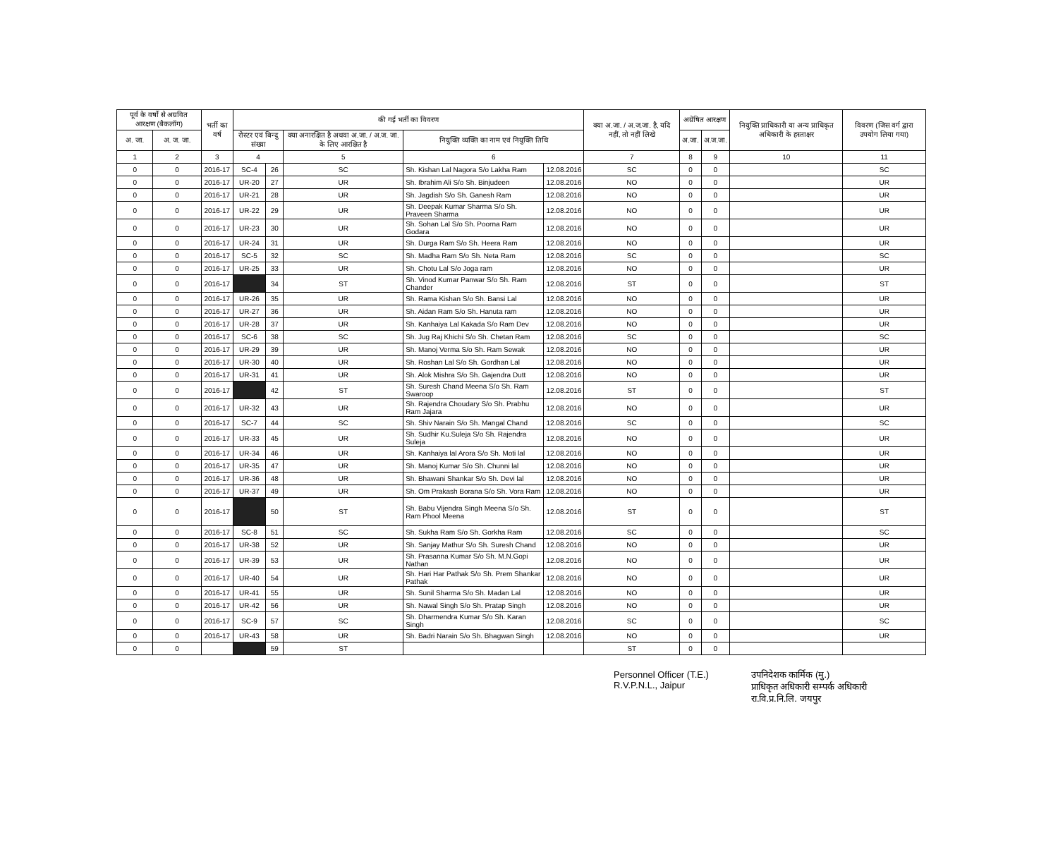| पूर्व के वर्षो से अग्रवित आरक्षण (बैकलॉग) | | भर्ती का वर्ष | की गई भर्ती का विवरण | | | | | क्या अ.जा. / अ.ज.जा. है, यदि नहीं, तो नहीं लिखे | अग्रेषित आरक्षण | | नियुक्ति प्राधिकारी या अन्य प्राधिकृत अधिकारी के हस्ताक्षर | विवरण (जिस वर्ग द्वारा उपयोग लिया गया) |
| --- | --- | --- | --- | --- | --- | --- | --- | --- | --- | --- | --- | --- |
| अ. जा. | अ. ज. जा. | | रोस्टर एवं बिन्दु संख्या | | क्या अनारक्षित है अथवा अ.जा. / अ.ज. जा. के लिए आरक्षित है | नियुक्ति व्यक्ति का नाम एवं नियुक्ति तिथि | | | अ.जा. | अ.ज.जा. | | |
| 1 | 2 | 3 | 4 | | 5 | 6 | | 7 | 8 | 9 | 10 | 11 |
| 0 | 0 | 2016-17 | SC-4 | 26 | SC | Sh. Kishan Lal Nagora S/o Lakha Ram | 12.08.2016 | SC | 0 | 0 | | SC |
| 0 | 0 | 2016-17 | UR-20 | 27 | UR | Sh. Ibrahim Ali S/o Sh. Binjudeen | 12.08.2016 | NO | 0 | 0 | | UR |
| 0 | 0 | 2016-17 | UR-21 | 28 | UR | Sh. Jagdish S/o Sh. Ganesh Ram | 12.08.2016 | NO | 0 | 0 | | UR |
| 0 | 0 | 2016-17 | UR-22 | 29 | UR | Sh. Deepak Kumar Sharma S/o Sh. Praveen Sharma | 12.08.2016 | NO | 0 | 0 | | UR |
| 0 | 0 | 2016-17 | UR-23 | 30 | UR | Sh. Sohan Lal S/o Sh. Poorna Ram Godara | 12.08.2016 | NO | 0 | 0 | | UR |
| 0 | 0 | 2016-17 | UR-24 | 31 | UR | Sh. Durga Ram S/o Sh. Heera Ram | 12.08.2016 | NO | 0 | 0 | | UR |
| 0 | 0 | 2016-17 | SC-5 | 32 | SC | Sh. Madha Ram S/o Sh. Neta Ram | 12.08.2016 | SC | 0 | 0 | | SC |
| 0 | 0 | 2016-17 | UR-25 | 33 | UR | Sh. Chotu Lal S/o Joga ram | 12.08.2016 | NO | 0 | 0 | | UR |
| 0 | 0 | 2016-17 | | 34 | ST | Sh. Vinod Kumar Panwar S/o Sh. Ram Chander | 12.08.2016 | ST | 0 | 0 | | ST |
| 0 | 0 | 2016-17 | UR-26 | 35 | UR | Sh. Rama Kishan S/o Sh. Bansi Lal | 12.08.2016 | NO | 0 | 0 | | UR |
| 0 | 0 | 2016-17 | UR-27 | 36 | UR | Sh. Aidan Ram S/o Sh. Hanuta ram | 12.08.2016 | NO | 0 | 0 | | UR |
| 0 | 0 | 2016-17 | UR-28 | 37 | UR | Sh. Kanhaiya Lal Kakada S/o Ram Dev | 12.08.2016 | NO | 0 | 0 | | UR |
| 0 | 0 | 2016-17 | SC-6 | 38 | SC | Sh. Jug Raj Khichi S/o Sh. Chetan Ram | 12.08.2016 | SC | 0 | 0 | | SC |
| 0 | 0 | 2016-17 | UR-29 | 39 | UR | Sh. Manoj Verma S/o Sh. Ram Sewak | 12.08.2016 | NO | 0 | 0 | | UR |
| 0 | 0 | 2016-17 | UR-30 | 40 | UR | Sh. Roshan Lal S/o Sh. Gordhan Lal | 12.08.2016 | NO | 0 | 0 | | UR |
| 0 | 0 | 2016-17 | UR-31 | 41 | UR | Sh. Alok Mishra S/o Sh. Gajendra Dutt | 12.08.2016 | NO | 0 | 0 | | UR |
| 0 | 0 | 2016-17 | | 42 | ST | Sh. Suresh Chand Meena S/o Sh. Ram Swaroop | 12.08.2016 | ST | 0 | 0 | | ST |
| 0 | 0 | 2016-17 | UR-32 | 43 | UR | Sh. Rajendra Choudary S/o Sh. Prabhu Ram Jajara | 12.08.2016 | NO | 0 | 0 | | UR |
| 0 | 0 | 2016-17 | SC-7 | 44 | SC | Sh. Shiv Narain S/o Sh. Mangal Chand | 12.08.2016 | SC | 0 | 0 | | SC |
| 0 | 0 | 2016-17 | UR-33 | 45 | UR | Sh. Sudhir Ku.Suleja S/o Sh. Rajendra Suleja | 12.08.2016 | NO | 0 | 0 | | UR |
| 0 | 0 | 2016-17 | UR-34 | 46 | UR | Sh. Kanhaiya lal Arora S/o Sh. Moti lal | 12.08.2016 | NO | 0 | 0 | | UR |
| 0 | 0 | 2016-17 | UR-35 | 47 | UR | Sh. Manoj Kumar S/o Sh. Chunni lal | 12.08.2016 | NO | 0 | 0 | | UR |
| 0 | 0 | 2016-17 | UR-36 | 48 | UR | Sh. Bhawani Shankar S/o Sh. Devi lal | 12.08.2016 | NO | 0 | 0 | | UR |
| 0 | 0 | 2016-17 | UR-37 | 49 | UR | Sh. Om Prakash Borana S/o Sh. Vora Ram | 12.08.2016 | NO | 0 | 0 | | UR |
| 0 | 0 | 2016-17 | | 50 | ST | Sh. Babu Vijendra Singh Meena S/o Sh. Ram Phool Meena | 12.08.2016 | ST | 0 | 0 | | ST |
| 0 | 0 | 2016-17 | SC-8 | 51 | SC | Sh. Sukha Ram S/o Sh. Gorkha Ram | 12.08.2016 | SC | 0 | 0 | | SC |
| 0 | 0 | 2016-17 | UR-38 | 52 | UR | Sh. Sanjay Mathur S/o Sh. Suresh Chand | 12.08.2016 | NO | 0 | 0 | | UR |
| 0 | 0 | 2016-17 | UR-39 | 53 | UR | Sh. Prasanna Kumar S/o Sh. M.N.Gopi Nathan | 12.08.2016 | NO | 0 | 0 | | UR |
| 0 | 0 | 2016-17 | UR-40 | 54 | UR | Sh. Hari Har Pathak S/o Sh. Prem Shankar Pathak | 12.08.2016 | NO | 0 | 0 | | UR |
| 0 | 0 | 2016-17 | UR-41 | 55 | UR | Sh. Sunil Sharma S/o Sh. Madan Lal | 12.08.2016 | NO | 0 | 0 | | UR |
| 0 | 0 | 2016-17 | UR-42 | 56 | UR | Sh. Nawal Singh S/o Sh. Pratap Singh | 12.08.2016 | NO | 0 | 0 | | UR |
| 0 | 0 | 2016-17 | SC-9 | 57 | SC | Sh. Dharmendra Kumar S/o Sh. Karan Singh | 12.08.2016 | SC | 0 | 0 | | SC |
| 0 | 0 | 2016-17 | UR-43 | 58 | UR | Sh. Badri Narain S/o Sh. Bhagwan Singh | 12.08.2016 | NO | 0 | 0 | | UR |
| 0 | 0 | | | 59 | ST | | | ST | 0 | 0 | | |
Personnel Officer (T.E.)
R.V.P.N.L., Jaipur
उपनिदेशक कार्मिक (मु.)
प्राधिकृत अधिकारी सम्पर्क अधिकारी
रा.वि.प्र.नि.लि. जयपुर